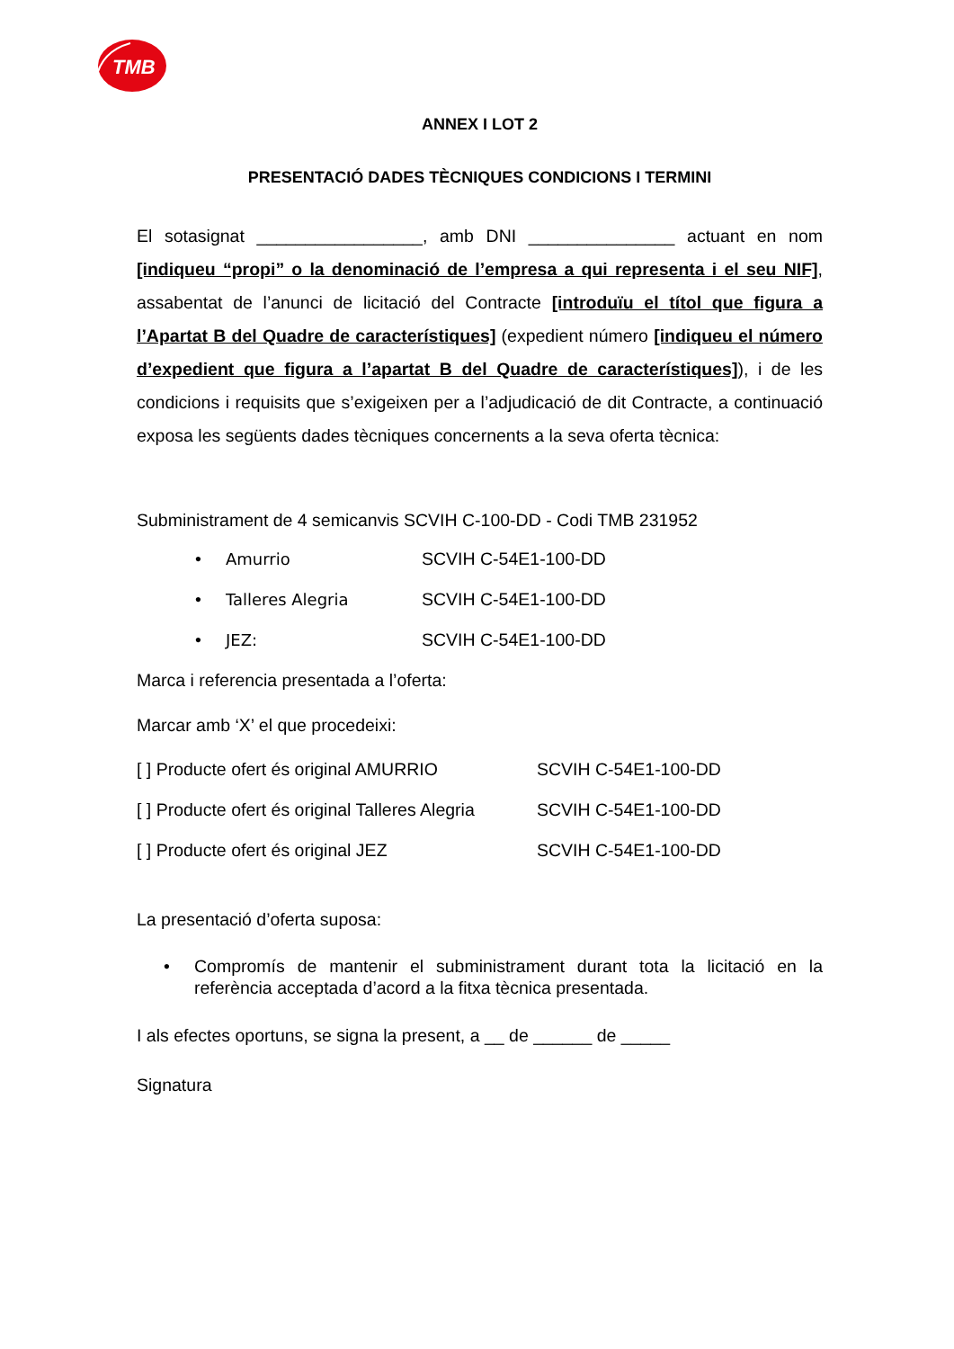TMB
ANNEX I LOT 2
PRESENTACIÓ DADES TÈCNIQUES CONDICIONS I TERMINI
El sotasignat _________________, amb DNI _______________ actuant en nom [indiqueu “propi” o la denominació de l’empresa a qui representa i el seu NIF], assabentat de l’anunci de licitació del Contracte [introduïu el títol que figura a l’Apartat B del Quadre de característiques] (expedient número [indiqueu el número d’expedient que figura a l’apartat B del Quadre de característiques]), i de les condicions i requisits que s’exigeixen per a l’adjudicació de dit Contracte, a continuació exposa les següents dades tècniques concernents a la seva oferta tècnica:
Subministrament de 4 semicanvis SCVIH C-100-DD - Codi TMB 231952
| • | Amurrio | SCVIH C-54E1-100-DD |
| • | Talleres Alegria | SCVIH C-54E1-100-DD |
| • | JEZ: | SCVIH C-54E1-100-DD |
Marca i referencia presentada a l’oferta:
Marcar amb ‘X’ el que procedeixi:
| [ ] Producte ofert és original AMURRIO | SCVIH C-54E1-100-DD |
| [ ] Producte ofert és original Talleres Alegria | SCVIH C-54E1-100-DD |
| [ ] Producte ofert és original JEZ | SCVIH C-54E1-100-DD |
La presentació d’oferta suposa:
• Compromís de mantenir el subministrament durant tota la licitació en la referència acceptada d’acord a la fitxa tècnica presentada.
I als efectes oportuns, se signa la present, a __ de ______ de _____
Signatura